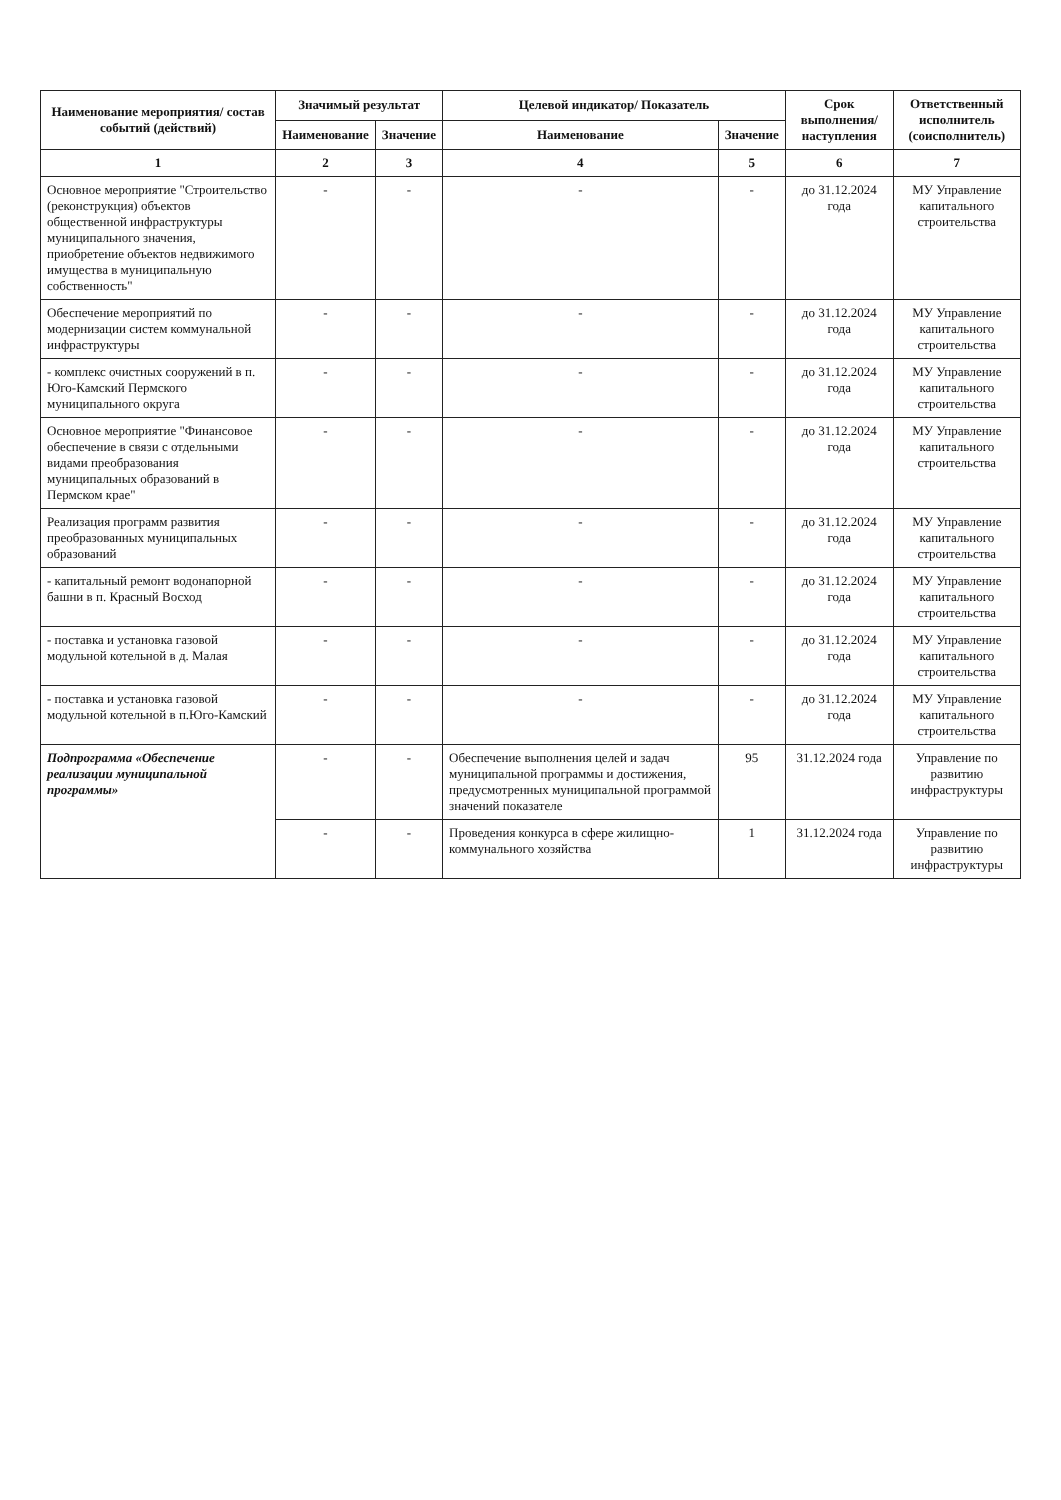| Наименование мероприятия/ состав событий (действий) | Значимый результат | | Целевой индикатор/ Показатель | | Срок выполнения/ наступления | Ответственный исполнитель (соисполнитель) |
| --- | --- | --- | --- | --- | --- | --- |
| | Наименование | Значение | Наименование | Значение | | |
| 1 | 2 | 3 | 4 | 5 | 6 | 7 |
| Основное мероприятие "Строительство (реконструкция) объектов общественной инфраструктуры муниципального значения, приобретение объектов недвижимого имущества в муниципальную собственность" | - | - | - | - | до 31.12.2024 года | МУ Управление капитального строительства |
| Обеспечение мероприятий по модернизации систем коммунальной инфраструктуры | - | - | - | - | до 31.12.2024 года | МУ Управление капитального строительства |
| - комплекс очистных сооружений в п. Юго-Камский Пермского муниципального округа | - | - | - | - | до 31.12.2024 года | МУ Управление капитального строительства |
| Основное мероприятие "Финансовое обеспечение в связи с отдельными видами преобразования муниципальных образований в Пермском крае" | - | - | - | - | до 31.12.2024 года | МУ Управление капитального строительства |
| Реализация программ развития преобразованных муниципальных образований | - | - | - | - | до 31.12.2024 года | МУ Управление капитального строительства |
| - капитальный ремонт водонапорной башни в п. Красный Восход | - | - | - | - | до 31.12.2024 года | МУ Управление капитального строительства |
| - поставка и установка газовой модульной котельной в д. Малая | - | - | - | - | до 31.12.2024 года | МУ Управление капитального строительства |
| - поставка и установка газовой модульной котельной в п.Юго-Камский | - | - | - | - | до 31.12.2024 года | МУ Управление капитального строительства |
| Подпрограмма «Обеспечение реализации муниципальной программы» | - | - | Обеспечение выполнения целей и задач муниципальной программы и достижения, предусмотренных муниципальной программой значений показателе | 95 | 31.12.2024 года | Управление по развитию инфраструктуры |
| | - | - | Проведения конкурса в сфере жилищно-коммунального хозяйства | 1 | 31.12.2024 года | Управление по развитию инфраструктуры |